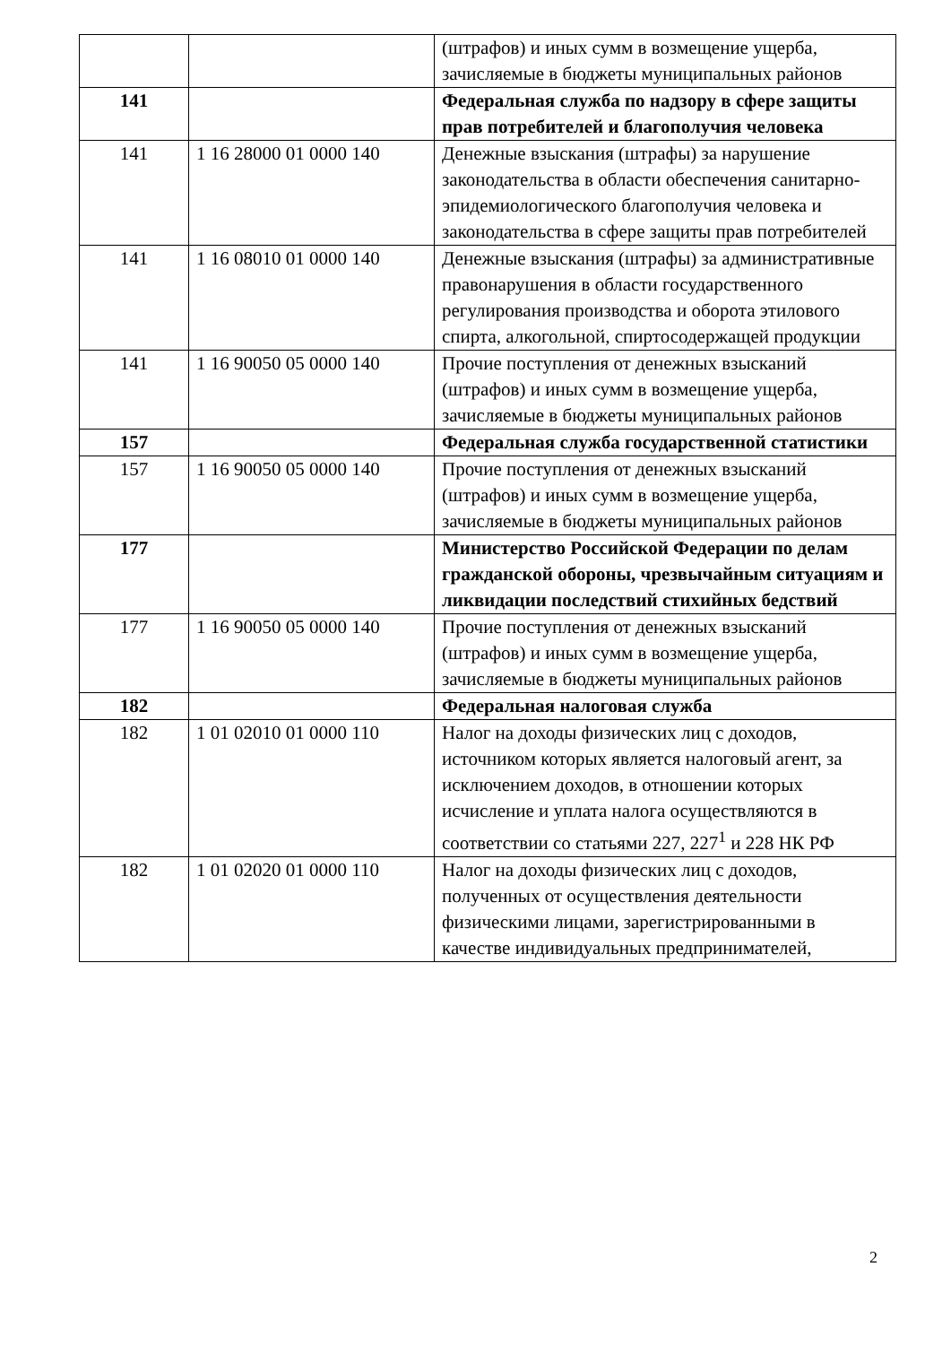| | | (штрафов) и иных сумм в возмещение ущерба, зачисляемые в бюджеты муниципальных районов |
| 141 | | Федеральная служба по надзору в сфере защиты прав потребителей и благополучия человека |
| 141 | 1 16 28000 01 0000 140 | Денежные взыскания (штрафы) за нарушение законодательства в области обеспечения санитарно-эпидемиологического благополучия человека и законодательства в сфере защиты прав потребителей |
| 141 | 1 16 08010 01 0000 140 | Денежные взыскания (штрафы) за административные правонарушения в области государственного регулирования производства и оборота этилового спирта, алкогольной, спиртосодержащей продукции |
| 141 | 1 16 90050 05 0000 140 | Прочие поступления от денежных взысканий (штрафов) и иных сумм в возмещение ущерба, зачисляемые в бюджеты муниципальных районов |
| 157 | | Федеральная служба государственной статистики |
| 157 | 1 16 90050 05 0000 140 | Прочие поступления от денежных взысканий (штрафов) и иных сумм в возмещение ущерба, зачисляемые в бюджеты муниципальных районов |
| 177 | | Министерство Российской Федерации по делам гражданской обороны, чрезвычайным ситуациям и ликвидации последствий стихийных бедствий |
| 177 | 1 16 90050 05 0000 140 | Прочие поступления от денежных взысканий (штрафов) и иных сумм в возмещение ущерба, зачисляемые в бюджеты муниципальных районов |
| 182 | | Федеральная налоговая служба |
| 182 | 1 01 02010 01 0000 110 | Налог на доходы физических лиц с доходов, источником которых является налоговый агент, за исключением доходов, в отношении которых исчисление и уплата налога осуществляются в соответствии со статьями 227, 227<sup>1</sup> и 228 НК РФ |
| 182 | 1 01 02020 01 0000 110 | Налог на доходы физических лиц с доходов, полученных от осуществления деятельности физическими лицами, зарегистрированными в качестве индивидуальных предпринимателей, |
2